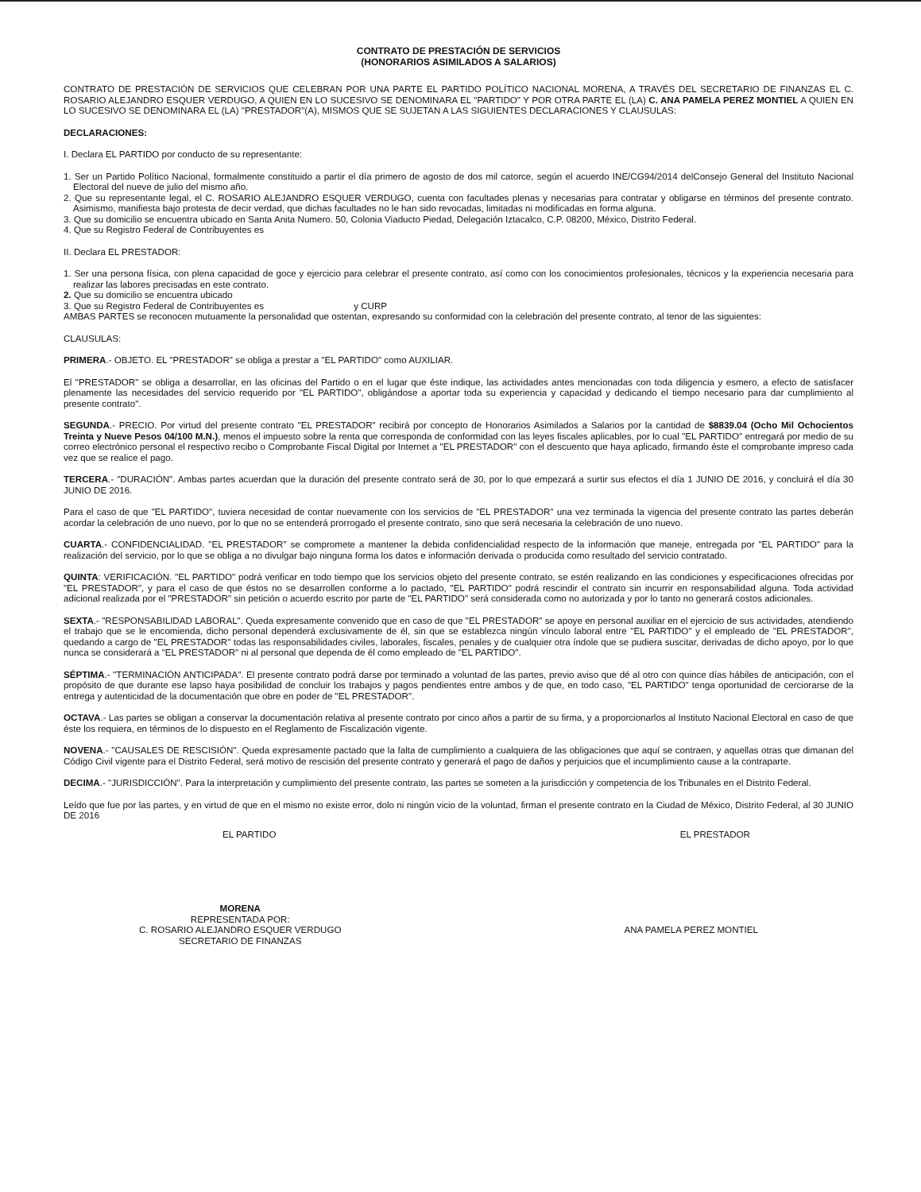CONTRATO DE PRESTACIÓN DE SERVICIOS
(HONORARIOS ASIMILADOS A SALARIOS)
CONTRATO DE PRESTACIÓN DE SERVICIOS QUE CELEBRAN POR UNA PARTE EL PARTIDO POLÍTICO NACIONAL MORENA, A TRAVÉS DEL SECRETARIO DE FINANZAS EL C. ROSARIO ALEJANDRO ESQUER VERDUGO, A QUIEN EN LO SUCESIVO SE DENOMINARA EL "PARTIDO" Y POR OTRA PARTE EL (LA) C. ANA PAMELA PEREZ MONTIEL A QUIEN EN LO SUCESIVO SE DENOMINARA EL (LA) "PRESTADOR"(A), MISMOS QUE SE SUJETAN A LAS SIGUIENTES DECLARACIONES Y CLAUSULAS:
DECLARACIONES:
I. Declara EL PARTIDO por conducto de su representante:
1. Ser un Partido Político Nacional, formalmente constituido a partir el día primero de agosto de dos mil catorce, según el acuerdo INE/CG94/2014 delConsejo General del Instituto Nacional Electoral del nueve de julio del mismo año.
2. Que su representante legal, el C. ROSARIO ALEJANDRO ESQUER VERDUGO, cuenta con facultades plenas y necesarias para contratar y obligarse en términos del presente contrato. Asimismo, manifiesta bajo protesta de decir verdad, que dichas facultades no le han sido revocadas, limitadas ni modificadas en forma alguna.
3. Que su domicilio se encuentra ubicado en Santa Anita Numero. 50, Colonia Viaducto Piedad, Delegación Iztacalco, C.P. 08200, México, Distrito Federal.
4. Que su Registro Federal de Contribuyentes es
II. Declara EL PRESTADOR:
1. Ser una persona física, con plena capacidad de goce y ejercicio para celebrar el presente contrato, así como con los conocimientos profesionales, técnicos y la experiencia necesaria para realizar las labores precisadas en este contrato.
2. Que su domicilio se encuentra ubicado
3. Que su Registro Federal de Contribuyentes es y CURP
AMBAS PARTES se reconocen mutuamente la personalidad que ostentan, expresando su conformidad con la celebración del presente contrato, al tenor de las siguientes:
CLAUSULAS:
PRIMERA.- OBJETO. EL "PRESTADOR" se obliga a prestar a "EL PARTIDO" como AUXILIAR.
El "PRESTADOR" se obliga a desarrollar, en las oficinas del Partido o en el lugar que éste indique, las actividades antes mencionadas con toda diligencia y esmero, a efecto de satisfacer plenamente las necesidades del servicio requerido por "EL PARTIDO", obligándose a aportar toda su experiencia y capacidad y dedicando el tiempo necesario para dar cumplimiento al presente contrato".
SEGUNDA.- PRECIO. Por virtud del presente contrato "EL PRESTADOR" recibirá por concepto de Honorarios Asimilados a Salarios por la cantidad de $8839.04 (Ocho Mil Ochocientos Treinta y Nueve Pesos 04/100 M.N.), menos el impuesto sobre la renta que corresponda de conformidad con las leyes fiscales aplicables, por lo cual "EL PARTIDO" entregará por medio de su correo electrónico personal el respectivo recibo o Comprobante Fiscal Digital por Internet a "EL PRESTADOR" con el descuento que haya aplicado, firmando éste el comprobante impreso cada vez que se realice el pago.
TERCERA.- "DURACIÓN". Ambas partes acuerdan que la duración del presente contrato será de 30, por lo que empezará a surtir sus efectos el día 1 JUNIO DE 2016, y concluirá el día 30 JUNIO DE 2016.
Para el caso de que "EL PARTIDO", tuviera necesidad de contar nuevamente con los servicios de "EL PRESTADOR" una vez terminada la vigencia del presente contrato las partes deberán acordar la celebración de uno nuevo, por lo que no se entenderá prorrogado el presente contrato, sino que será necesaria la celebración de uno nuevo.
CUARTA.- CONFIDENCIALIDAD. "EL PRESTADOR" se compromete a mantener la debida confidencialidad respecto de la información que maneje, entregada por "EL PARTIDO" para la realización del servicio, por lo que se obliga a no divulgar bajo ninguna forma los datos e información derivada o producida como resultado del servicio contratado.
QUINTA: VERIFICACIÓN. "EL PARTIDO" podrá verificar en todo tiempo que los servicios objeto del presente contrato, se estén realizando en las condiciones y especificaciones ofrecidas por "EL PRESTADOR", y para el caso de que éstos no se desarrollen conforme a lo pactado, "EL PARTIDO" podrá rescindir el contrato sin incurrir en responsabilidad alguna. Toda actividad adicional realizada por el "PRESTADOR" sin petición o acuerdo escrito por parte de "EL PARTIDO" será considerada como no autorizada y por lo tanto no generará costos adicionales.
SEXTA.- "RESPONSABILIDAD LABORAL". Queda expresamente convenido que en caso de que "EL PRESTADOR" se apoye en personal auxiliar en el ejercicio de sus actividades, atendiendo el trabajo que se le encomienda, dicho personal dependerá exclusivamente de él, sin que se establezca ningún vínculo laboral entre "EL PARTIDO" y el empleado de "EL PRESTADOR", quedando a cargo de "EL PRESTADOR" todas las responsabilidades civiles, laborales, fiscales, penales y de cualquier otra índole que se pudiera suscitar, derivadas de dicho apoyo, por lo que nunca se considerará a "EL PRESTADOR" ni al personal que dependa de él como empleado de "EL PARTIDO".
SÉPTIMA.- "TERMINACIÓN ANTICIPADA". El presente contrato podrá darse por terminado a voluntad de las partes, previo aviso que dé al otro con quince días hábiles de anticipación, con el propósito de que durante ese lapso haya posibilidad de concluir los trabajos y pagos pendientes entre ambos y de que, en todo caso, "EL PARTIDO" tenga oportunidad de cerciorarse de la entrega y autenticidad de la documentación que obre en poder de "EL PRESTADOR".
OCTAVA.- Las partes se obligan a conservar la documentación relativa al presente contrato por cinco años a partir de su firma, y a proporcionarlos al Instituto Nacional Electoral en caso de que éste los requiera, en términos de lo dispuesto en el Reglamento de Fiscalización vigente.
NOVENA.- "CAUSALES DE RESCISIÓN". Queda expresamente pactado que la falta de cumplimiento a cualquiera de las obligaciones que aquí se contraen, y aquellas otras que dimanan del Código Civil vigente para el Distrito Federal, será motivo de rescisión del presente contrato y generará el pago de daños y perjuicios que el incumplimiento cause a la contraparte.
DECIMA.- "JURISDICCIÓN". Para la interpretación y cumplimiento del presente contrato, las partes se someten a la jurisdicción y competencia de los Tribunales en el Distrito Federal.
Leído que fue por las partes, y en virtud de que en el mismo no existe error, dolo ni ningún vicio de la voluntad, firman el presente contrato en la Ciudad de México, Distrito Federal, al 30 JUNIO DE 2016
EL PARTIDO EL PRESTADOR
MORENA
REPRESENTADA POR:
C. ROSARIO ALEJANDRO ESQUER VERDUGO
SECRETARIO DE FINANZAS
ANA PAMELA PEREZ MONTIEL